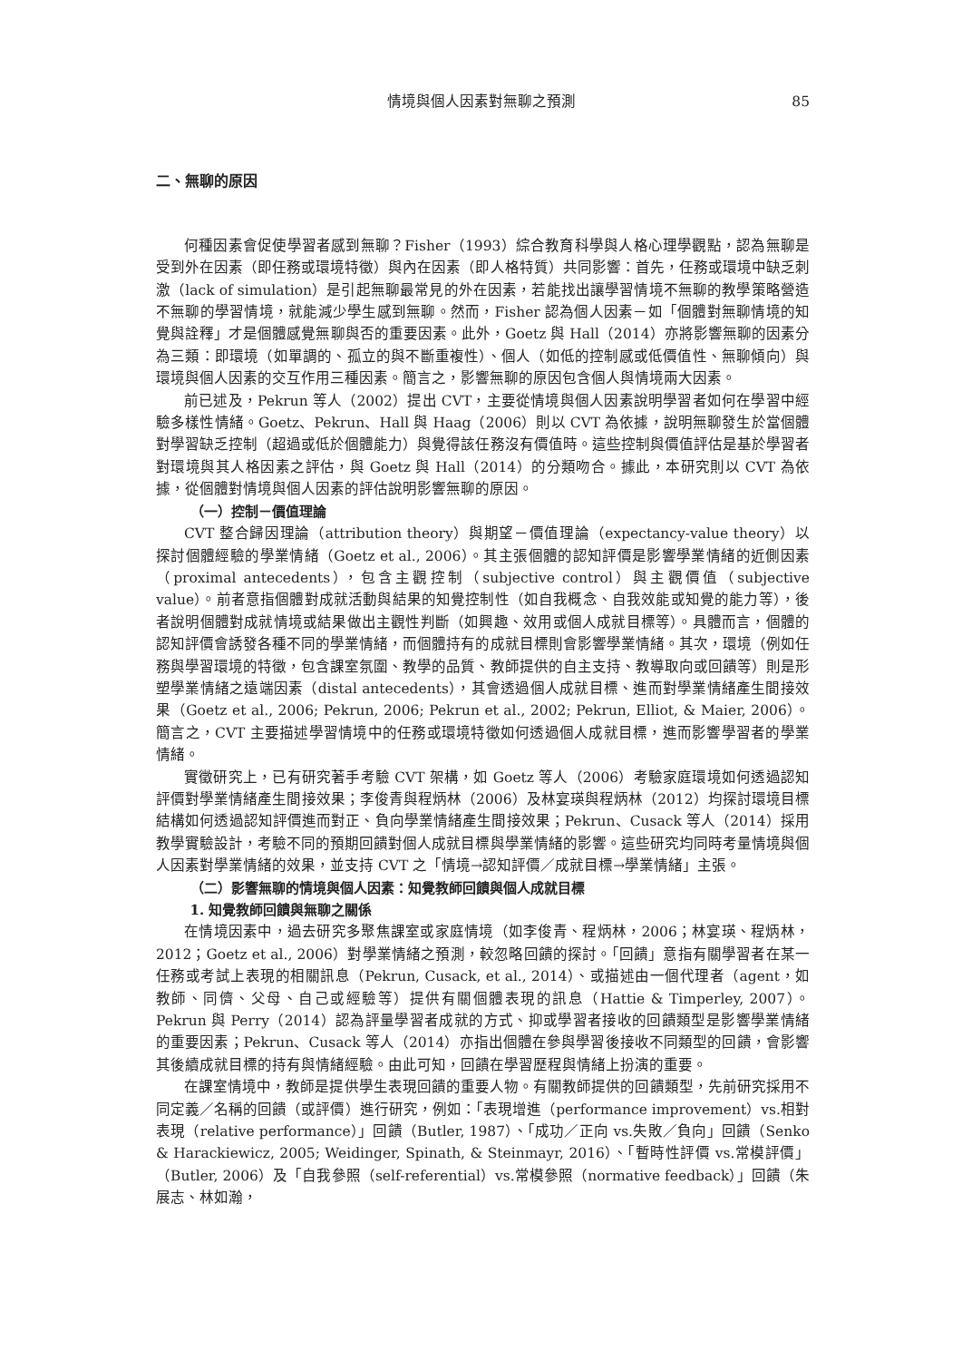情境與個人因素對無聊之預測 85
二、無聊的原因
何種因素會促使學習者感到無聊？Fisher（1993）綜合教育科學與人格心理學觀點，認為無聊是受到外在因素（即任務或環境特徵）與內在因素（即人格特質）共同影響：首先，任務或環境中缺乏刺激（lack of simulation）是引起無聊最常見的外在因素，若能找出讓學習情境不無聊的教學策略營造不無聊的學習情境，就能減少學生感到無聊。然而，Fisher 認為個人因素－如「個體對無聊情境的知覺與詮釋」才是個體感覺無聊與否的重要因素。此外，Goetz 與 Hall（2014）亦將影響無聊的因素分為三類：即環境（如單調的、孤立的與不斷重複性）、個人（如低的控制感或低價值性、無聊傾向）與環境與個人因素的交互作用三種因素。簡言之，影響無聊的原因包含個人與情境兩大因素。
前已述及，Pekrun 等人（2002）提出 CVT，主要從情境與個人因素說明學習者如何在學習中經驗多樣性情緒。Goetz、Pekrun、Hall 與 Haag（2006）則以 CVT 為依據，說明無聊發生於當個體對學習缺乏控制（超過或低於個體能力）與覺得該任務沒有價值時。這些控制與價值評估是基於學習者對環境與其人格因素之評估，與 Goetz 與 Hall（2014）的分類吻合。據此，本研究則以 CVT 為依據，從個體對情境與個人因素的評估說明影響無聊的原因。
（一）控制－價值理論
CVT 整合歸因理論（attribution theory）與期望－價值理論（expectancy-value theory）以探討個體經驗的學業情緒（Goetz et al., 2006）。其主張個體的認知評價是影響學業情緒的近側因素（proximal antecedents），包含主觀控制（subjective control）與主觀價值（subjective value）。前者意指個體對成就活動與結果的知覺控制性（如自我概念、自我效能或知覺的能力等），後者說明個體對成就情境或結果做出主觀性判斷（如興趣、效用或個人成就目標等）。具體而言，個體的認知評價會誘發各種不同的學業情緒，而個體持有的成就目標則會影響學業情緒。其次，環境（例如任務與學習環境的特徵，包含課室氛圍、教學的品質、教師提供的自主支持、教導取向或回饋等）則是形塑學業情緒之遠端因素（distal antecedents），其會透過個人成就目標、進而對學業情緒產生間接效果（Goetz et al., 2006; Pekrun, 2006; Pekrun et al., 2002; Pekrun, Elliot, & Maier, 2006）。簡言之，CVT 主要描述學習情境中的任務或環境特徵如何透過個人成就目標，進而影響學習者的學業情緒。
實徵研究上，已有研究著手考驗 CVT 架構，如 Goetz 等人（2006）考驗家庭環境如何透過認知評價對學業情緒產生間接效果；李俊青與程炳林（2006）及林宴瑛與程炳林（2012）均探討環境目標結構如何透過認知評價進而對正、負向學業情緒產生間接效果；Pekrun、Cusack 等人（2014）採用教學實驗設計，考驗不同的預期回饋對個人成就目標與學業情緒的影響。這些研究均同時考量情境與個人因素對學業情緒的效果，並支持 CVT 之「情境→認知評價／成就目標→學業情緒」主張。
（二）影響無聊的情境與個人因素：知覺教師回饋與個人成就目標
1. 知覺教師回饋與無聊之關係
在情境因素中，過去研究多聚焦課室或家庭情境（如李俊青、程炳林，2006；林宴瑛、程炳林，2012；Goetz et al., 2006）對學業情緒之預測，較忽略回饋的探討。「回饋」意指有關學習者在某一任務或考試上表現的相關訊息（Pekrun, Cusack, et al., 2014）、或描述由一個代理者（agent，如教師、同儕、父母、自己或經驗等）提供有關個體表現的訊息（Hattie & Timperley, 2007）。Pekrun 與 Perry（2014）認為評量學習者成就的方式、抑或學習者接收的回饋類型是影響學業情緒的重要因素；Pekrun、Cusack 等人（2014）亦指出個體在參與學習後接收不同類型的回饋，會影響其後續成就目標的持有與情緒經驗。由此可知，回饋在學習歷程與情緒上扮演的重要。
在課室情境中，教師是提供學生表現回饋的重要人物。有關教師提供的回饋類型，先前研究採用不同定義／名稱的回饋（或評價）進行研究，例如：「表現增進（performance improvement）vs.相對表現（relative performance）」回饋（Butler, 1987）、「成功／正向 vs.失敗／負向」回饋（Senko & Harackiewicz, 2005; Weidinger, Spinath, & Steinmayr, 2016）、「暫時性評價 vs.常模評價」（Butler, 2006）及「自我參照（self-referential）vs.常模參照（normative feedback）」回饋（朱展志、林如瀚，